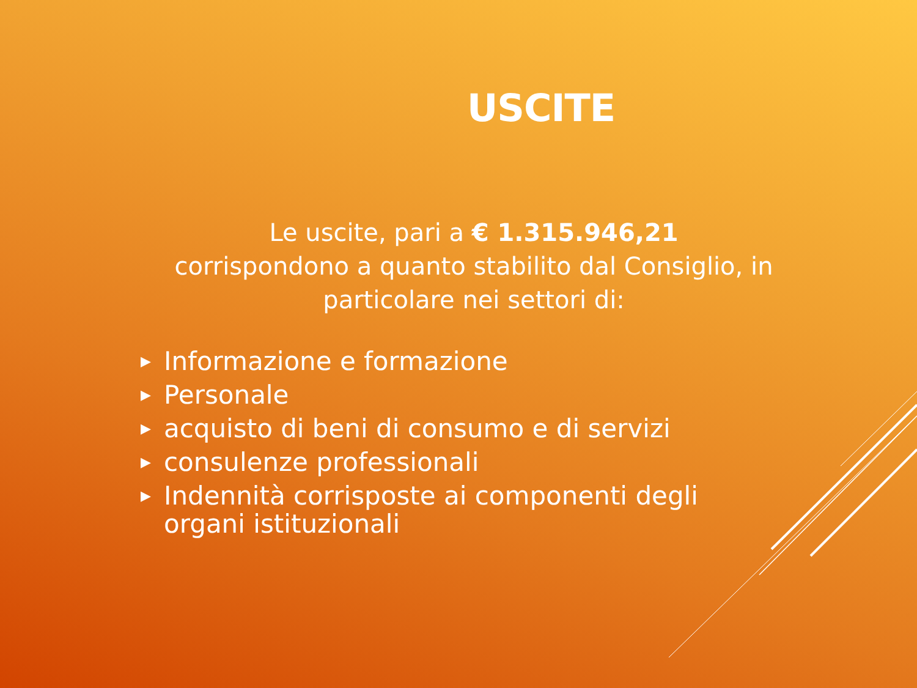USCITE
Le uscite, pari a € 1.315.946,21
corrispondono a quanto stabilito dal Consiglio, in particolare nei settori di:
▶ Informazione e formazione
▶ Personale
▶ acquisto di beni di consumo e di servizi
▶ consulenze professionali
▶ Indennità corrisposte ai componenti degli organi istituzionali